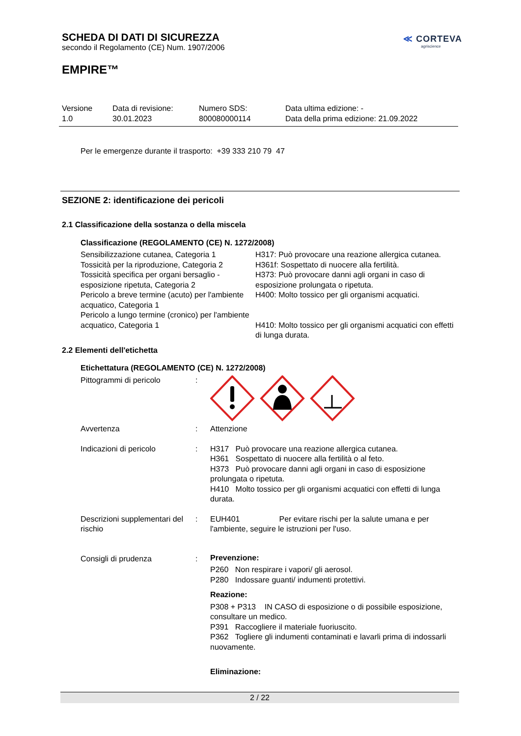SCHEDA DI DATI DI SICUREZZA
secondo il Regolamento (CE) Num. 1907/2006
EMPIRE™
≪ CORTEVA
agriscience
Versione
1.0
Data di revisione:
30.01.2023
Numero SDS:
800080000114
Data ultima edizione: -
Data della prima edizione: 21.09.2022
Per le emergenze durante il trasporto: +39 333 210 79 47
SEZIONE 2: identificazione dei pericoli
2.1 Classificazione della sostanza o della miscela
Classificazione (REGOLAMENTO (CE) N. 1272/2008)
| Sensibilizzazione cutanea, Categoria 1 | H317: Può provocare una reazione allergica cutanea. |
| Tossicità per la riproduzione, Categoria 2 | H361f: Sospettato di nuocere alla fertilità. |
| Tossicità specifica per organi bersaglio - esposizione ripetuta, Categoria 2 | H373: Può provocare danni agli organi in caso di esposizione prolungata o ripetuta. |
| Pericolo a breve termine (acuto) per l'ambiente acquatico, Categoria 1 | H400: Molto tossico per gli organismi acquatici. |
| Pericolo a lungo termine (cronico) per l'ambiente acquatico, Categoria 1 | H410: Molto tossico per gli organismi acquatici con effetti di lunga durata. |
2.2 Elementi dell'etichetta
Etichettatura (REGOLAMENTO (CE) N. 1272/2008)
| Pittogrammi di pericolo | : | |
| Avvertenza | : | Attenzione |
| Indicazioni di pericolo | : | H317 Può provocare una reazione allergica cutanea. H361 Sospettato di nuocere alla fertilità o al feto. H373 Può provocare danni agli organi in caso di esposizione prolungata o ripetuta. H410 Molto tossico per gli organismi acquatici con effetti di lunga durata. |
| Descrizioni supplementari del rischio | : | EUH401 Per evitare rischi per la salute umana e per l'ambiente, seguire le istruzioni per l'uso. |
| Consigli di prudenza | : | Prevenzione: P260 Non respirare i vapori/ gli aerosol. P280 Indossare guanti/ indumenti protettivi. Reazione: P308 + P313 IN CASO di esposizione o di possibile esposizione, consultare un medico. P391 Raccogliere il materiale fuoriuscito. P362 Togliere gli indumenti contaminati e lavarli prima di indossarli nuovamente. Eliminazione: |
2 / 22